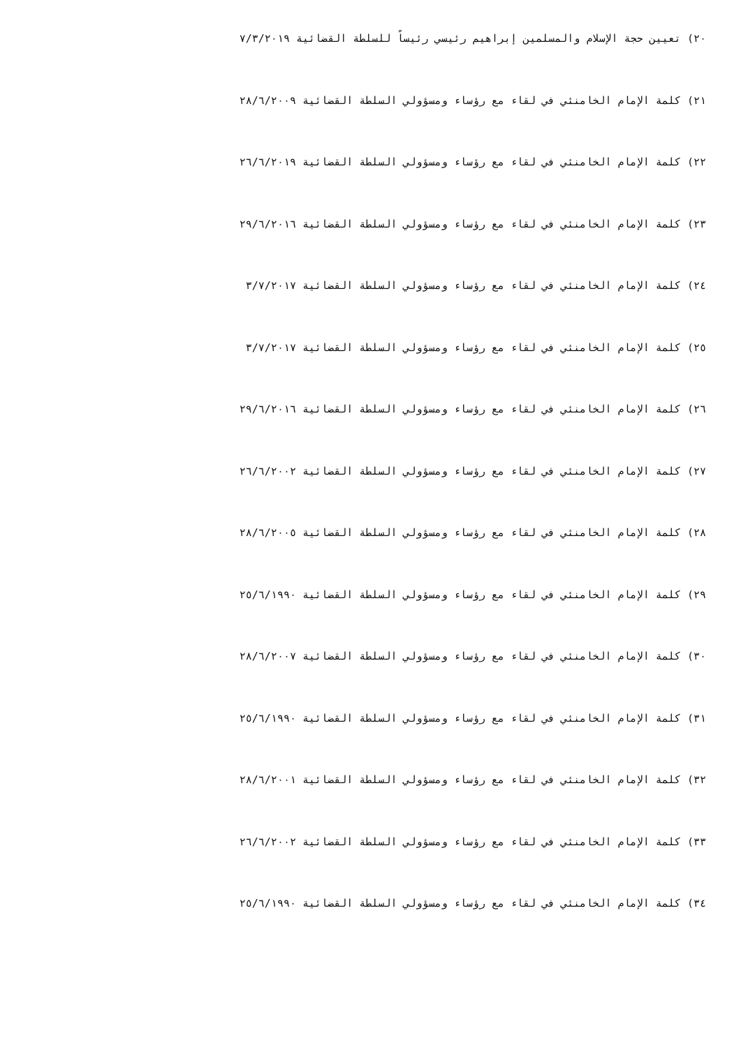٢٠) تعيين حجة الإسلام والمسلمين إبراهيم رئيسي رئيساً للسلطة القضائية ٧/٣/٢٠١٩
٢١) كلمة الإمام الخامنئي في لقاء مع رؤساء ومسؤولي السلطة القضائية ٢٨/٦/٢٠٠٩
٢٢) كلمة الإمام الخامنئي في لقاء مع رؤساء ومسؤولي السلطة القضائية ٢٦/٦/٢٠١٩
٢٣) كلمة الإمام الخامنئي في لقاء مع رؤساء ومسؤولي السلطة القضائية ٢٩/٦/٢٠١٦
٢٤) كلمة الإمام الخامنئي في لقاء مع رؤساء ومسؤولي السلطة القضائية ٣/٧/٢٠١٧
٢٥) كلمة الإمام الخامنئي في لقاء مع رؤساء ومسؤولي السلطة القضائية ٣/٧/٢٠١٧
٢٦) كلمة الإمام الخامنئي في لقاء مع رؤساء ومسؤولي السلطة القضائية ٢٩/٦/٢٠١٦
٢٧) كلمة الإمام الخامنئي في لقاء مع رؤساء ومسؤولي السلطة القضائية ٢٦/٦/٢٠٠٢
٢٨) كلمة الإمام الخامنئي في لقاء مع رؤساء ومسؤولي السلطة القضائية ٢٨/٦/٢٠٠٥
٢٩) كلمة الإمام الخامنئي في لقاء مع رؤساء ومسؤولي السلطة القضائية ٢٥/٦/١٩٩٠
٣٠) كلمة الإمام الخامنئي في لقاء مع رؤساء ومسؤولي السلطة القضائية ٢٨/٦/٢٠٠٧
٣١) كلمة الإمام الخامنئي في لقاء مع رؤساء ومسؤولي السلطة القضائية ٢٥/٦/١٩٩٠
٣٢) كلمة الإمام الخامنئي في لقاء مع رؤساء ومسؤولي السلطة القضائية ٢٨/٦/٢٠٠١
٣٣) كلمة الإمام الخامنئي في لقاء مع رؤساء ومسؤولي السلطة القضائية ٢٦/٦/٢٠٠٢
٣٤) كلمة الإمام الخامنئي في لقاء مع رؤساء ومسؤولي السلطة القضائية ٢٥/٦/١٩٩٠